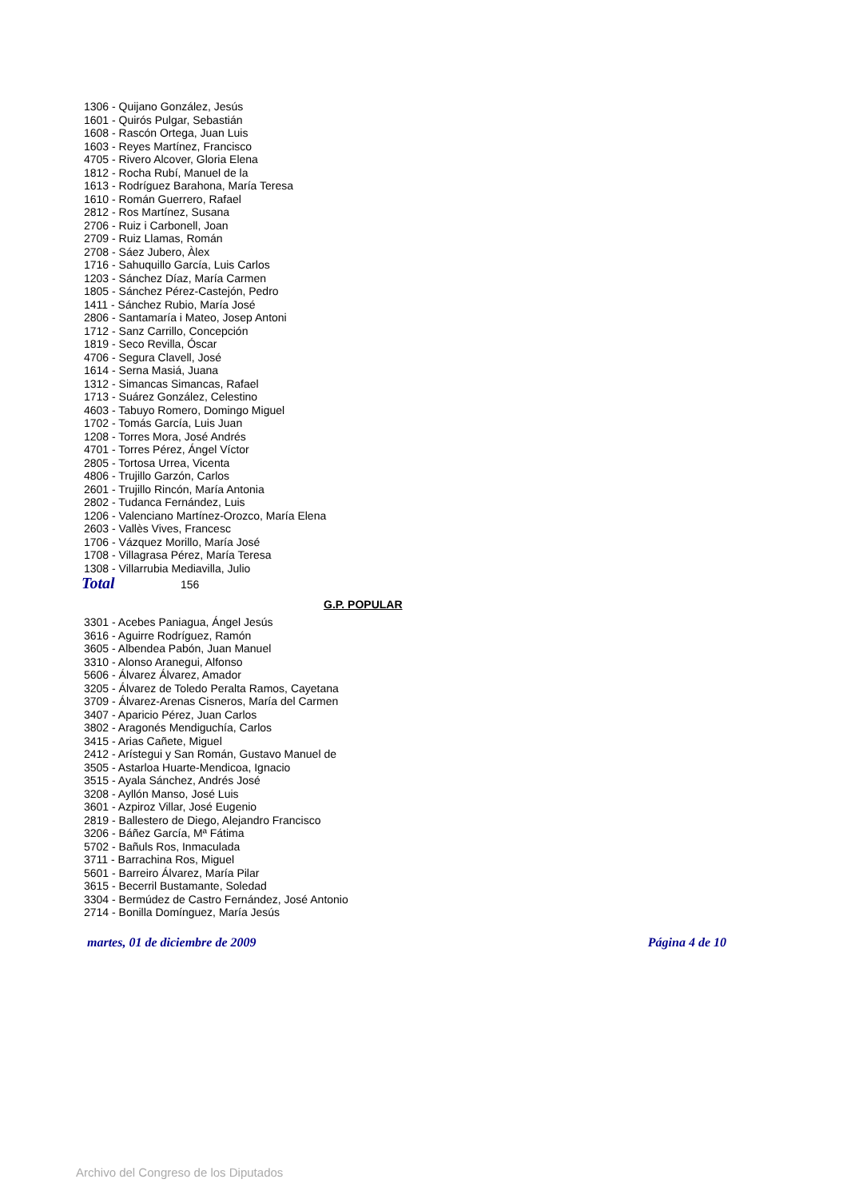1306 - Quijano González, Jesús
1601 - Quirós Pulgar, Sebastián
1608 - Rascón Ortega, Juan Luis
1603 - Reyes Martínez, Francisco
4705 - Rivero Alcover, Gloria Elena
1812 - Rocha Rubí, Manuel de la
1613 - Rodríguez Barahona, María Teresa
1610 - Román Guerrero, Rafael
2812 - Ros Martínez, Susana
2706 - Ruiz i Carbonell, Joan
2709 - Ruiz Llamas, Román
2708 - Sáez Jubero, Àlex
1716 - Sahuquillo García, Luis Carlos
1203 - Sánchez Díaz, María Carmen
1805 - Sánchez Pérez-Castejón, Pedro
1411 - Sánchez Rubio, María José
2806 - Santamaría i Mateo, Josep Antoni
1712 - Sanz Carrillo, Concepción
1819 - Seco Revilla, Óscar
4706 - Segura Clavell, José
1614 - Serna Masiá, Juana
1312 - Simancas Simancas, Rafael
1713 - Suárez González, Celestino
4603 - Tabuyo Romero, Domingo Miguel
1702 - Tomás García, Luis Juan
1208 - Torres Mora, José Andrés
4701 - Torres Pérez, Ángel Víctor
2805 - Tortosa Urrea, Vicenta
4806 - Trujillo Garzón, Carlos
2601 - Trujillo Rincón, María Antonia
2802 - Tudanca Fernández, Luis
1206 - Valenciano Martínez-Orozco, María Elena
2603 - Vallès Vives, Francesc
1706 - Vázquez Morillo, María José
1708 - Villagrasa Pérez, María Teresa
1308 - Villarrubia Mediavilla, Julio
Total 156
G.P. POPULAR
3301 - Acebes Paniagua, Ángel Jesús
3616 - Aguirre Rodríguez, Ramón
3605 - Albendea Pabón, Juan Manuel
3310 - Alonso Aranegui, Alfonso
5606 - Álvarez Álvarez, Amador
3205 - Álvarez de Toledo Peralta Ramos, Cayetana
3709 - Álvarez-Arenas Cisneros, María del Carmen
3407 - Aparicio Pérez, Juan Carlos
3802 - Aragonés Mendiguchía, Carlos
3415 - Arias Cañete, Miguel
2412 - Arístegui y San Román, Gustavo Manuel de
3505 - Astarloa Huarte-Mendicoa, Ignacio
3515 - Ayala Sánchez, Andrés José
3208 - Ayllón Manso, José Luis
3601 - Azpiroz Villar, José Eugenio
2819 - Ballestero de Diego, Alejandro Francisco
3206 - Báñez García, Mª Fátima
5702 - Bañuls Ros, Inmaculada
3711 - Barrachina Ros, Miguel
5601 - Barreiro Álvarez, María Pilar
3615 - Becerril Bustamante, Soledad
3304 - Bermúdez de Castro Fernández, José Antonio
2714 - Bonilla Domínguez, María Jesús
martes, 01 de diciembre de 2009 Página 4 de 10
Archivo del Congreso de los Diputados